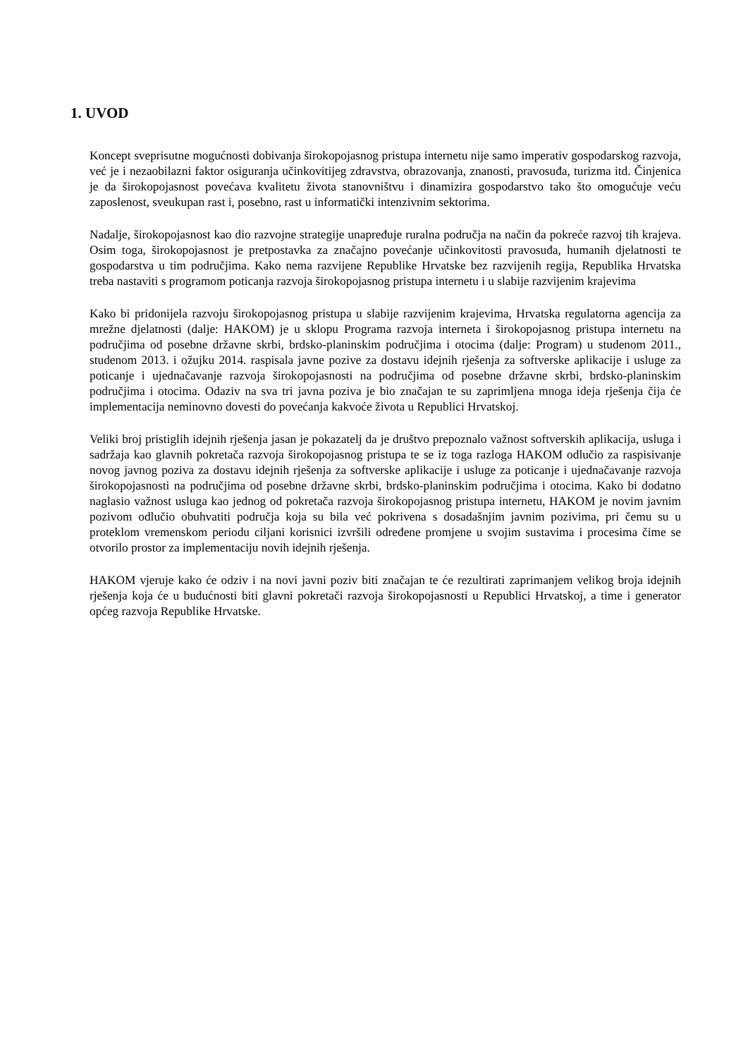1. UVOD
Koncept sveprisutne mogućnosti dobivanja širokopojasnog pristupa internetu nije samo imperativ gospodarskog razvoja, već je i nezaobilazni faktor osiguranja učinkovitijeg zdravstva, obrazovanja, znanosti, pravosuđa, turizma itd. Činjenica je da širokopojasnost povećava kvalitetu života stanovništvu i dinamizira gospodarstvo tako što omogućuje veću zaposlenost, sveukupan rast i, posebno, rast u informatički intenzivnim sektorima.
Nadalje, širokopojasnost kao dio razvojne strategije unapređuje ruralna područja na način da pokreće razvoj tih krajeva. Osim toga, širokopojasnost je pretpostavka za značajno povećanje učinkovitosti pravosuđa, humanih djelatnosti te gospodarstva u tim područjima. Kako nema razvijene Republike Hrvatske bez razvijenih regija, Republika Hrvatska treba nastaviti s programom poticanja razvoja širokopojasnog pristupa internetu i u slabije razvijenim krajevima
Kako bi pridonijela razvoju širokopojasnog pristupa u slabije razvijenim krajevima, Hrvatska regulatorna agencija za mrežne djelatnosti (dalje: HAKOM) je u sklopu Programa razvoja interneta i širokopojasnog pristupa internetu na područjima od posebne državne skrbi, brdsko-planinskim područjima i otocima (dalje: Program) u studenom 2011., studenom 2013. i ožujku 2014. raspisala javne pozive za dostavu idejnih rješenja za softverske aplikacije i usluge za poticanje i ujednačavanje razvoja širokopojasnosti na područjima od posebne državne skrbi, brdsko-planinskim područjima i otocima. Odaziv na sva tri javna poziva je bio značajan te su zaprimljena mnoga ideja rješenja čija će implementacija neminovno dovesti do povećanja kakvoće života u Republici Hrvatskoj.
Veliki broj pristiglih idejnih rješenja jasan je pokazatelj da je društvo prepoznalo važnost softverskih aplikacija, usluga i sadržaja kao glavnih pokretača razvoja širokopojasnog pristupa te se iz toga razloga HAKOM odlučio za raspisivanje novog javnog poziva za dostavu idejnih rješenja za softverske aplikacije i usluge za poticanje i ujednačavanje razvoja širokopojasnosti na područjima od posebne državne skrbi, brdsko-planinskim područjima i otocima. Kako bi dodatno naglasio važnost usluga kao jednog od pokretača razvoja širokopojasnog pristupa internetu, HAKOM je novim javnim pozivom odlučio obuhvatiti područja koja su bila već pokrivena s dosadašnjim javnim pozivima, pri čemu su u proteklom vremenskom periodu ciljani korisnici izvršili određene promjene u svojim sustavima i procesima čime se otvorilo prostor za implementaciju novih idejnih rješenja.
HAKOM vjeruje kako će odziv i na novi javni poziv biti značajan te će rezultirati zaprimanjem velikog broja idejnih rješenja koja će u budućnosti biti glavni pokretači razvoja širokopojasnosti u Republici Hrvatskoj, a time i generator općeg razvoja Republike Hrvatske.